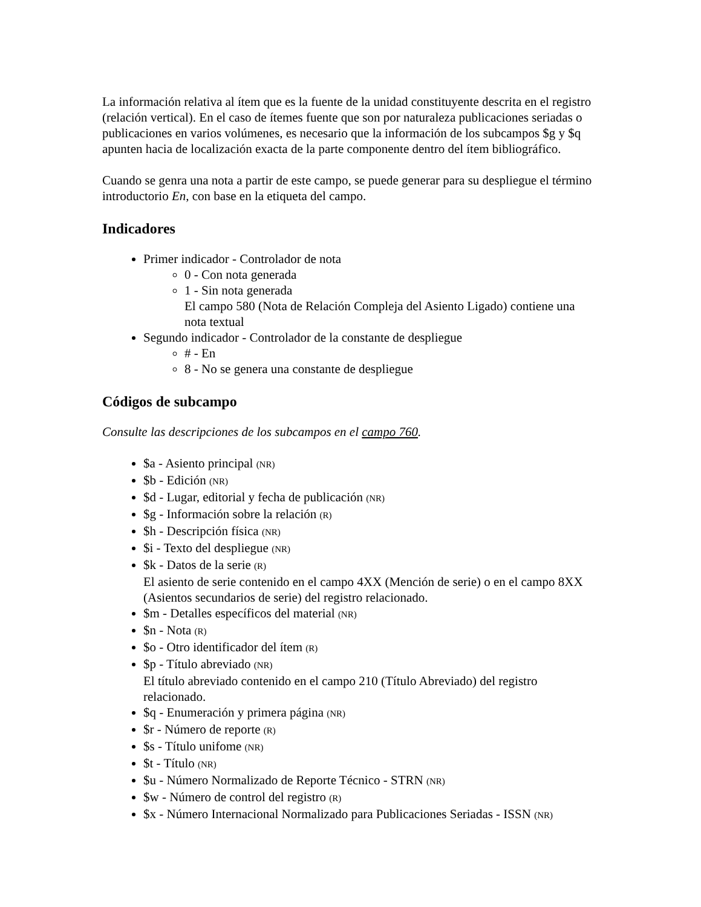La información relativa al ítem que es la fuente de la unidad constituyente descrita en el registro (relación vertical). En el caso de ítemes fuente que son por naturaleza publicaciones seriadas o publicaciones en varios volúmenes, es necesario que la información de los subcampos $g y $q apunten hacia de localización exacta de la parte componente dentro del ítem bibliográfico.
Cuando se genra una nota a partir de este campo, se puede generar para su despliegue el término introductorio En, con base en la etiqueta del campo.
Indicadores
Primer indicador - Controlador de nota
0 - Con nota generada
1 - Sin nota generada
El campo 580 (Nota de Relación Compleja del Asiento Ligado) contiene una nota textual
Segundo indicador - Controlador de la constante de despliegue
# - En
8 - No se genera una constante de despliegue
Códigos de subcampo
Consulte las descripciones de los subcampos en el campo 760.
$a - Asiento principal (NR)
$b - Edición (NR)
$d - Lugar, editorial y fecha de publicación (NR)
$g - Información sobre la relación (R)
$h - Descripción física (NR)
$i - Texto del despliegue (NR)
$k - Datos de la serie (R)
El asiento de serie contenido en el campo 4XX (Mención de serie) o en el campo 8XX (Asientos secundarios de serie) del registro relacionado.
$m - Detalles específicos del material (NR)
$n - Nota (R)
$o - Otro identificador del ítem (R)
$p - Título abreviado (NR)
El título abreviado contenido en el campo 210 (Título Abreviado) del registro relacionado.
$q - Enumeración y primera página (NR)
$r - Número de reporte (R)
$s - Título unifome (NR)
$t - Título (NR)
$u - Número Normalizado de Reporte Técnico - STRN (NR)
$w - Número de control del registro (R)
$x - Número Internacional Normalizado para Publicaciones Seriadas - ISSN (NR)